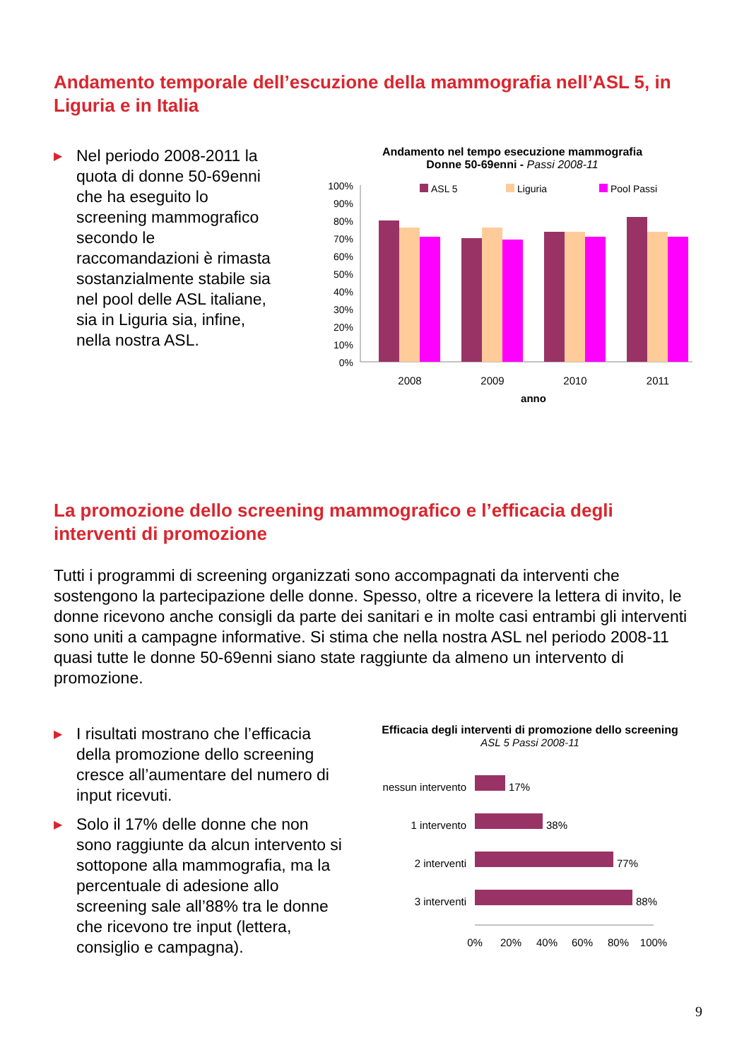Andamento temporale dell’escuzione della mammografia nell’ASL 5, in Liguria e in Italia
▶ Nel periodo 2008-2011 la quota di donne 50-69enni che ha eseguito lo screening mammografico secondo le raccomandazioni è rimasta sostanzialmente stabile sia nel pool delle ASL italiane, sia in Liguria sia, infine, nella nostra ASL.
Andamento nel tempo esecuzione mammografia
Donne 50-69enni - Passi 2008-11
100%
90%
80%
70%
60%
50%
40%
30%
20%
10%
0%
ASL 5
Liguria
Pool Passi
2008
2009
2010
2011
anno
La promozione dello screening mammografico e l’efficacia degli interventi di promozione
Tutti i programmi di screening organizzati sono accompagnati da interventi che sostengono la partecipazione delle donne. Spesso, oltre a ricevere la lettera di invito, le donne ricevono anche consigli da parte dei sanitari e in molte casi entrambi gli interventi sono uniti a campagne informative. Si stima che nella nostra ASL nel periodo 2008-11 quasi tutte le donne 50-69enni siano state raggiunte da almeno un intervento di promozione.
▶ I risultati mostrano che l’efficacia della promozione dello screening cresce all’aumentare del numero di input ricevuti.
▶ Solo il 17% delle donne che non sono raggiunte da alcun intervento si sottopone alla mammografia, ma la percentuale di adesione allo screening sale all’88% tra le donne che ricevono tre input (lettera, consiglio e campagna).
Efficacia degli interventi di promozione dello screening
ASL 5 Passi 2008-11
nessun intervento
1 intervento
2 interventi
3 interventi
17%
38%
77%
88%
0%
20%
40%
60%
80%
100%
9